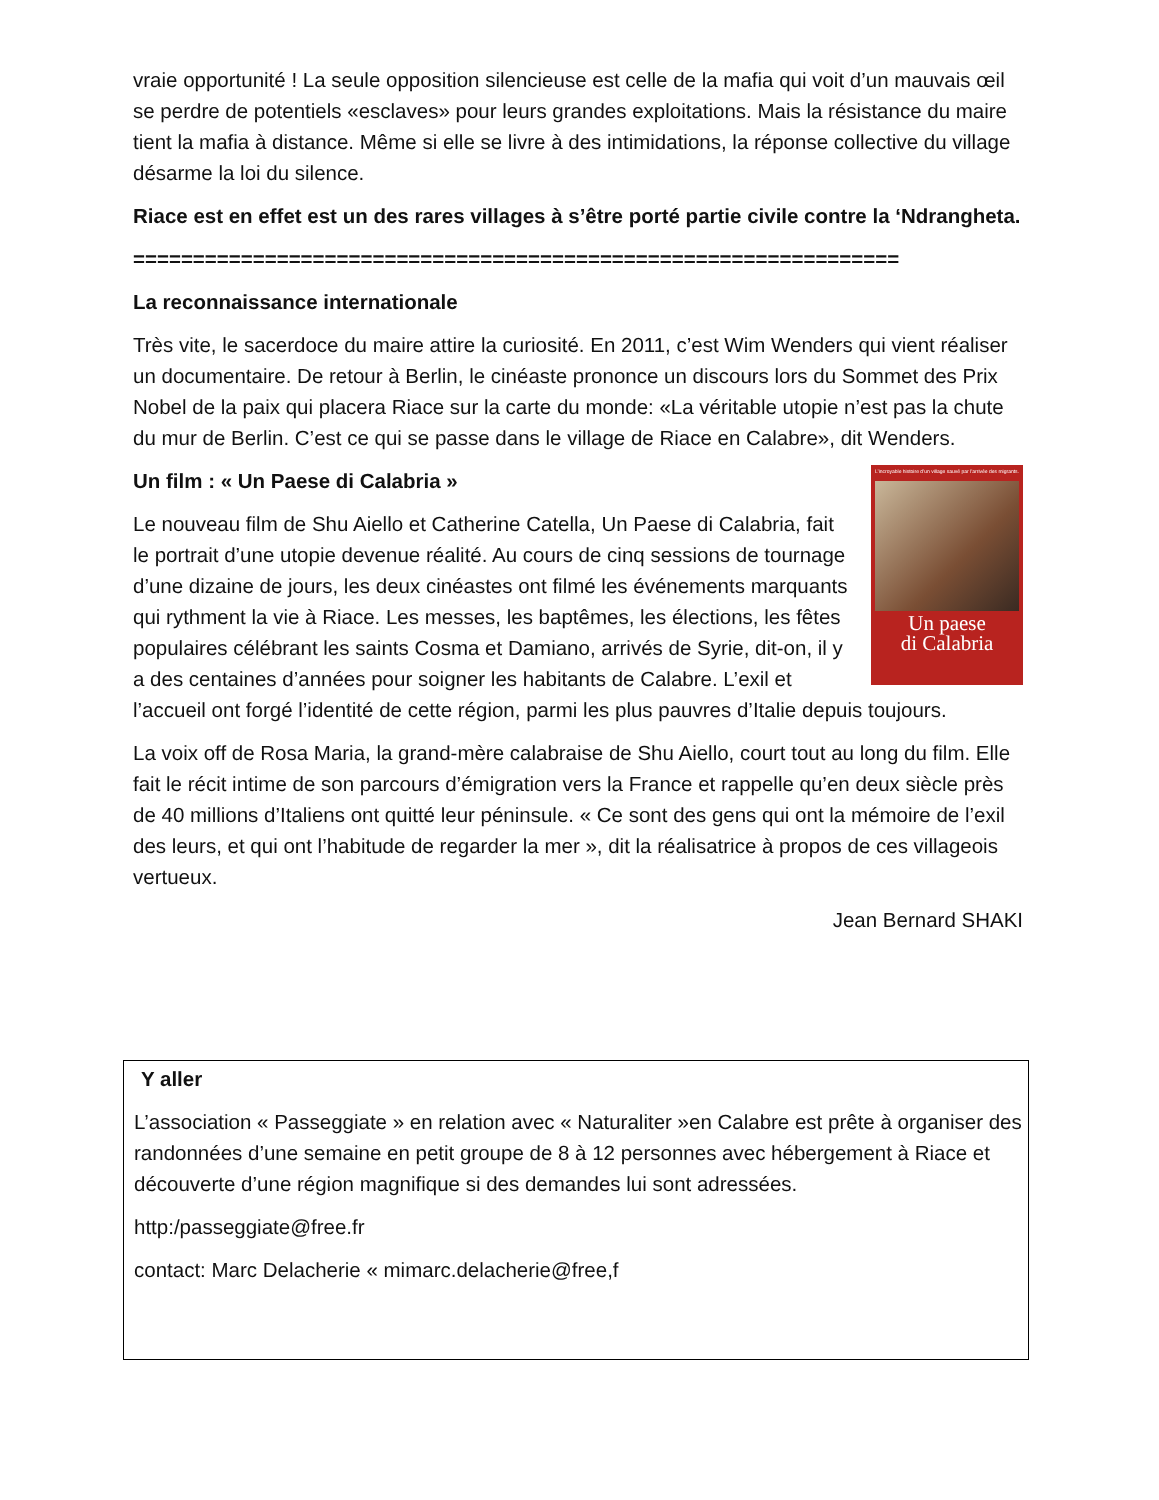vraie opportunité ! La seule opposition silencieuse est celle de la mafia qui voit d’un mauvais œil se perdre de potentiels «esclaves» pour leurs grandes exploitations. Mais la résistance du maire tient la mafia à distance. Même si elle se livre à des intimidations, la réponse collective du village désarme la loi du silence.
Riace est en effet est un des rares villages à s’être porté partie civile contre la ‘Ndrangheta.
================================================================
La reconnaissance internationale
Très vite, le sacerdoce du maire attire la curiosité. En 2011, c’est Wim Wenders qui vient réaliser un documentaire. De retour à Berlin, le cinéaste prononce un discours lors du Sommet des Prix Nobel de la paix qui placera Riace sur la carte du monde: «La véritable utopie n’est pas la chute du mur de Berlin. C’est ce qui se passe dans le village de Riace en Calabre», dit Wenders.
L’incroyable histoire d’un village sauvé par l’arrivée des migrants.
Un paese
di Calabria
Un film : « Un Paese di Calabria »
Le nouveau film de Shu Aiello et Catherine Catella, Un Paese di Calabria, fait le portrait d’une utopie devenue réalité. Au cours de cinq sessions de tournage d’une dizaine de jours, les deux cinéastes ont filmé les événements marquants qui rythment la vie à Riace. Les messes, les baptêmes, les élections, les fêtes populaires célébrant les saints Cosma et Damiano, arrivés de Syrie, dit-on, il y a des centaines d’années pour soigner les habitants de Calabre. L’exil et l’accueil ont forgé l’identité de cette région, parmi les plus pauvres d’Italie depuis toujours.
La voix off de Rosa Maria, la grand-mère calabraise de Shu Aiello, court tout au long du film. Elle fait le récit intime de son parcours d’émigration vers la France et rappelle qu’en deux siècle près de 40 millions d’Italiens ont quitté leur péninsule. « Ce sont des gens qui ont la mémoire de l’exil des leurs, et qui ont l’habitude de regarder la mer », dit la réalisatrice à propos de ces villageois vertueux.
Jean Bernard SHAKI
Y aller
L’association « Passeggiate » en relation avec « Naturaliter »en Calabre est prête à organiser des randonnées d’une semaine en petit groupe de 8 à 12 personnes avec hébergement à Riace et découverte d’une région magnifique si des demandes lui sont adressées.
http:/passeggiate@free.fr
contact: Marc Delacherie « mimarc.delacherie@free,f